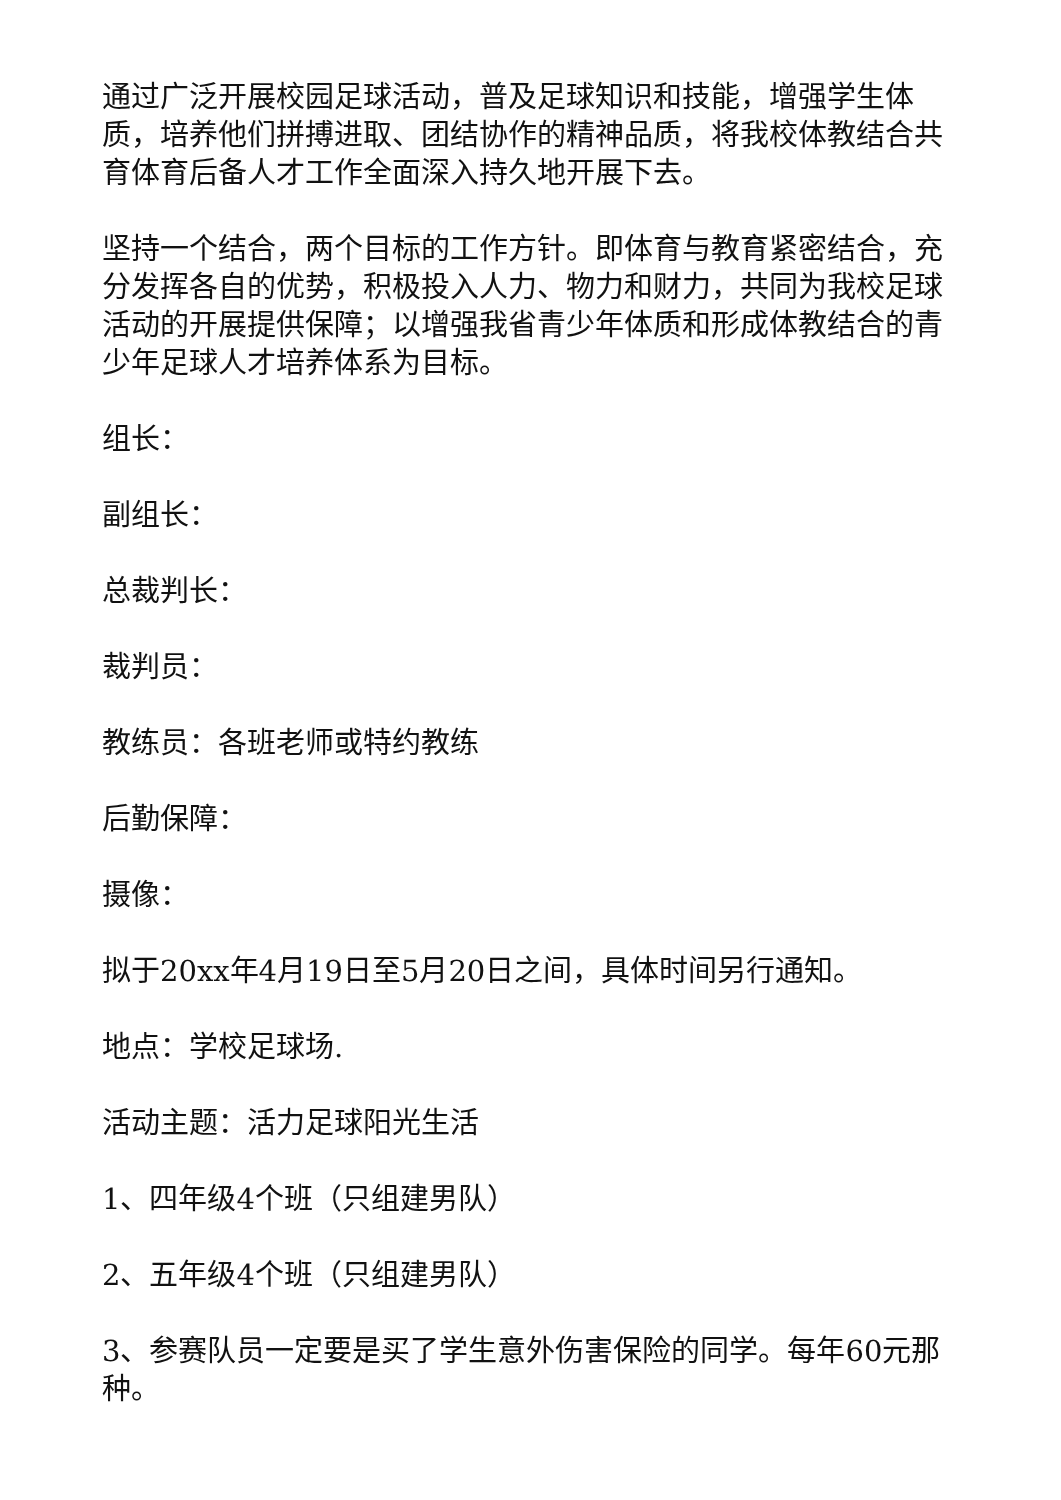通过广泛开展校园足球活动，普及足球知识和技能，增强学生体质，培养他们拼搏进取、团结协作的精神品质，将我校体教结合共育体育后备人才工作全面深入持久地开展下去。
坚持一个结合，两个目标的工作方针。即体育与教育紧密结合，充分发挥各自的优势，积极投入人力、物力和财力，共同为我校足球活动的开展提供保障；以增强我省青少年体质和形成体教结合的青少年足球人才培养体系为目标。
组长：
副组长：
总裁判长：
裁判员：
教练员：各班老师或特约教练
后勤保障：
摄像：
拟于20xx年4月19日至5月20日之间，具体时间另行通知。
地点：学校足球场.
活动主题：活力足球阳光生活
1、四年级4个班（只组建男队）
2、五年级4个班（只组建男队）
3、参赛队员一定要是买了学生意外伤害保险的同学。每年60元那种。